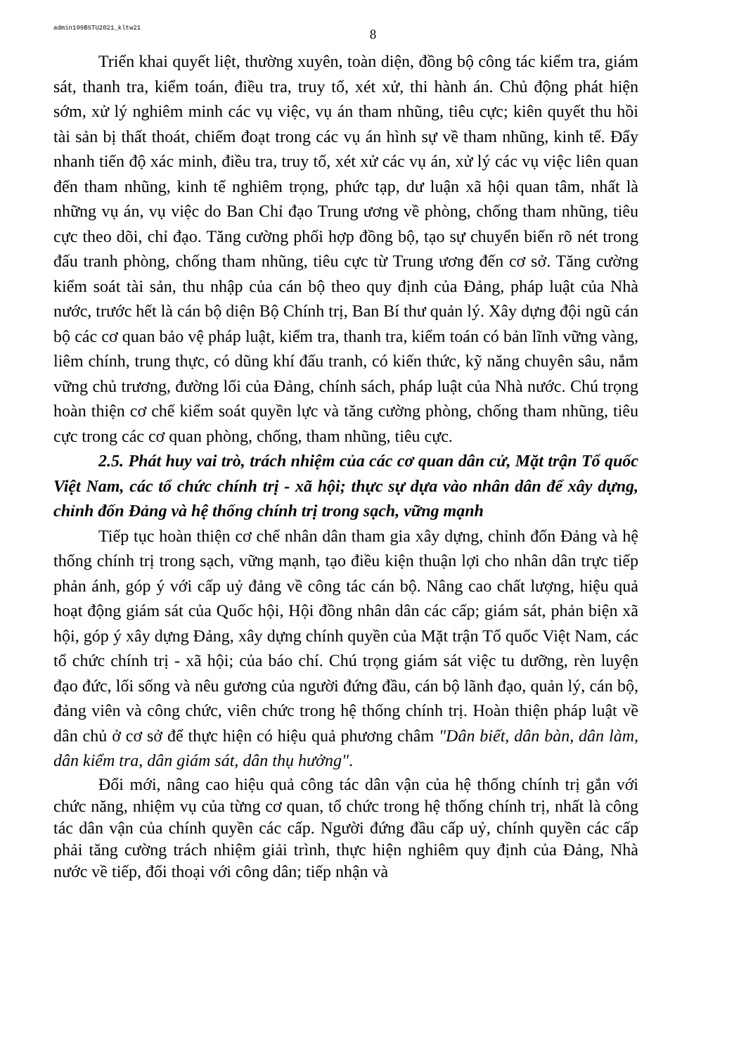admin199BSTU2021_kltw21
8
Triển khai quyết liệt, thường xuyên, toàn diện, đồng bộ công tác kiểm tra, giám sát, thanh tra, kiểm toán, điều tra, truy tố, xét xử, thi hành án. Chủ động phát hiện sớm, xử lý nghiêm minh các vụ việc, vụ án tham nhũng, tiêu cực; kiên quyết thu hồi tài sản bị thất thoát, chiếm đoạt trong các vụ án hình sự về tham nhũng, kinh tế. Đẩy nhanh tiến độ xác minh, điều tra, truy tố, xét xử các vụ án, xử lý các vụ việc liên quan đến tham nhũng, kinh tế nghiêm trọng, phức tạp, dư luận xã hội quan tâm, nhất là những vụ án, vụ việc do Ban Chỉ đạo Trung ương về phòng, chống tham nhũng, tiêu cực theo dõi, chỉ đạo. Tăng cường phối hợp đồng bộ, tạo sự chuyển biến rõ nét trong đấu tranh phòng, chống tham nhũng, tiêu cực từ Trung ương đến cơ sở. Tăng cường kiểm soát tài sản, thu nhập của cán bộ theo quy định của Đảng, pháp luật của Nhà nước, trước hết là cán bộ diện Bộ Chính trị, Ban Bí thư quản lý. Xây dựng đội ngũ cán bộ các cơ quan bảo vệ pháp luật, kiểm tra, thanh tra, kiểm toán có bản lĩnh vững vàng, liêm chính, trung thực, có dũng khí đấu tranh, có kiến thức, kỹ năng chuyên sâu, nắm vững chủ trương, đường lối của Đảng, chính sách, pháp luật của Nhà nước. Chú trọng hoàn thiện cơ chế kiểm soát quyền lực và tăng cường phòng, chống tham nhũng, tiêu cực trong các cơ quan phòng, chống, tham nhũng, tiêu cực.
2.5. Phát huy vai trò, trách nhiệm của các cơ quan dân cử, Mặt trận Tổ quốc Việt Nam, các tổ chức chính trị - xã hội; thực sự dựa vào nhân dân để xây dựng, chỉnh đốn Đảng và hệ thống chính trị trong sạch, vững mạnh
Tiếp tục hoàn thiện cơ chế nhân dân tham gia xây dựng, chỉnh đốn Đảng và hệ thống chính trị trong sạch, vững mạnh, tạo điều kiện thuận lợi cho nhân dân trực tiếp phản ánh, góp ý với cấp uỷ đảng về công tác cán bộ. Nâng cao chất lượng, hiệu quả hoạt động giám sát của Quốc hội, Hội đồng nhân dân các cấp; giám sát, phản biện xã hội, góp ý xây dựng Đảng, xây dựng chính quyền của Mặt trận Tổ quốc Việt Nam, các tổ chức chính trị - xã hội; của báo chí. Chú trọng giám sát việc tu dưỡng, rèn luyện đạo đức, lối sống và nêu gương của người đứng đầu, cán bộ lãnh đạo, quản lý, cán bộ, đảng viên và công chức, viên chức trong hệ thống chính trị. Hoàn thiện pháp luật về dân chủ ở cơ sở để thực hiện có hiệu quả phương châm "Dân biết, dân bàn, dân làm, dân kiểm tra, dân giám sát, dân thụ hưởng".
Đổi mới, nâng cao hiệu quả công tác dân vận của hệ thống chính trị gắn với chức năng, nhiệm vụ của từng cơ quan, tổ chức trong hệ thống chính trị, nhất là công tác dân vận của chính quyền các cấp. Người đứng đầu cấp uỷ, chính quyền các cấp phải tăng cường trách nhiệm giải trình, thực hiện nghiêm quy định của Đảng, Nhà nước về tiếp, đối thoại với công dân; tiếp nhận và